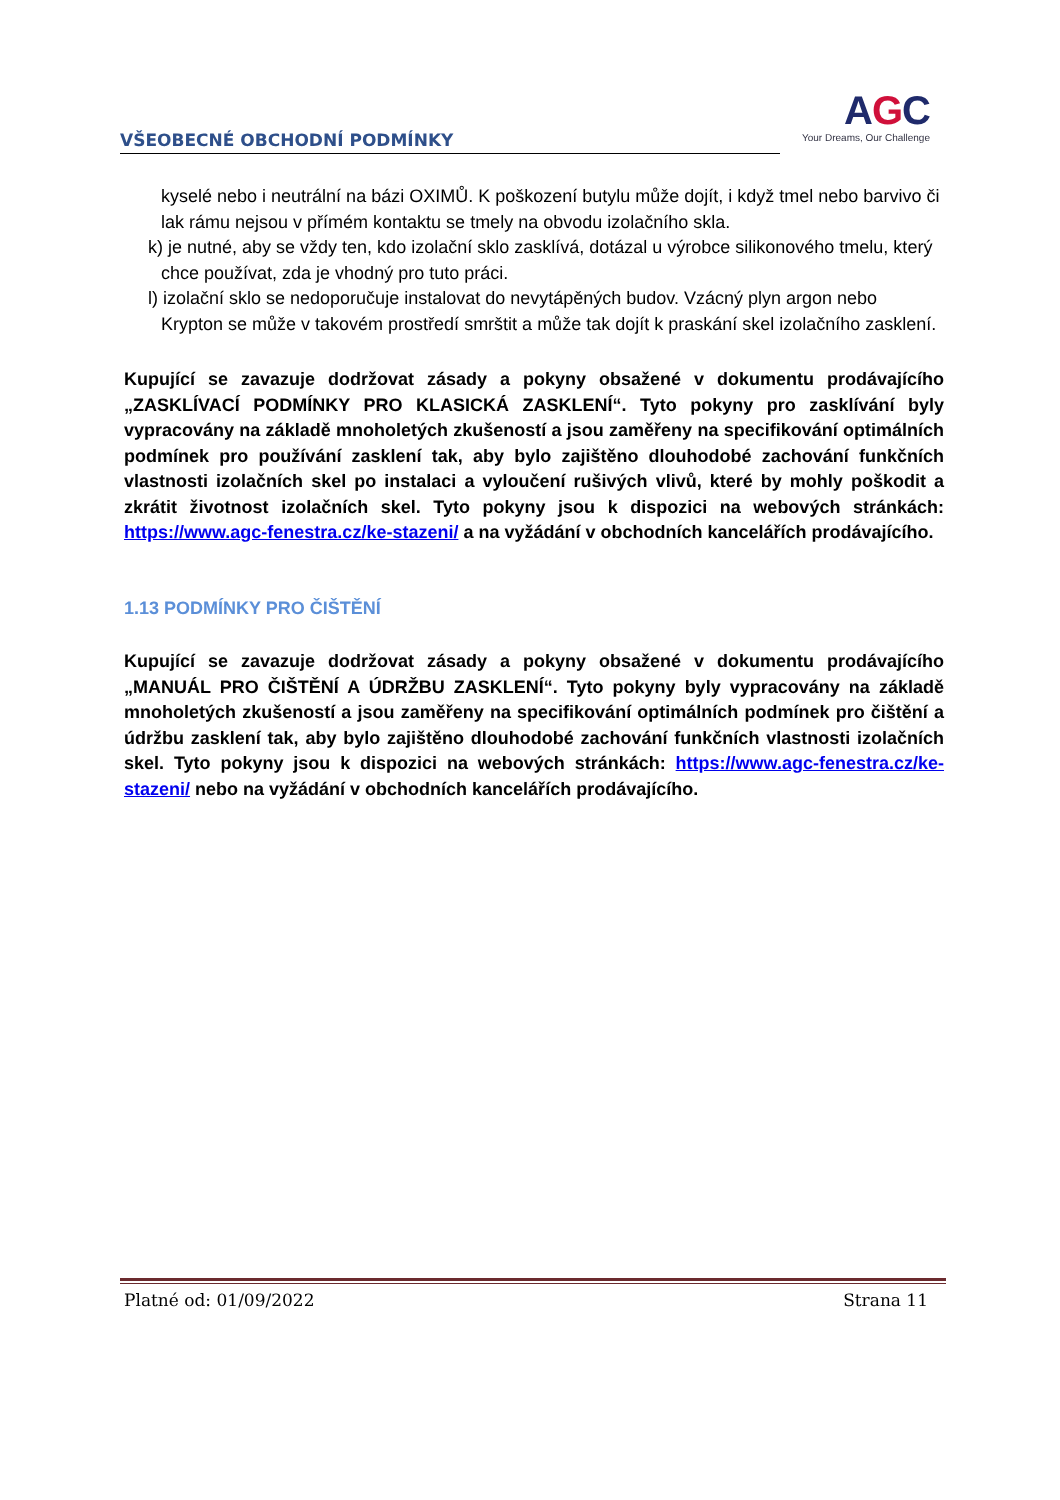VŠEOBECNÉ OBCHODNÍ PODMÍNKY
AGC
Your Dreams, Our Challenge
kyselé nebo i neutrální na bázi OXIMŮ. K poškození butylu může dojít, i když tmel nebo barvivo či lak rámu nejsou v přímém kontaktu se tmely na obvodu izolačního skla.
k) je nutné, aby se vždy ten, kdo izolační sklo zasklívá, dotázal u výrobce silikonového tmelu, který chce používat, zda je vhodný pro tuto práci.
l) izolační sklo se nedoporučuje instalovat do nevytápěných budov. Vzácný plyn argon nebo Krypton se může v takovém prostředí smrštit a může tak dojít k praskání skel izolačního zasklení.
Kupující se zavazuje dodržovat zásady a pokyny obsažené v dokumentu prodávajícího „ZASKLÍVACÍ PODMÍNKY PRO KLASICKÁ ZASKLENÍ“. Tyto pokyny pro zasklívání byly vypracovány na základě mnoholetých zkušeností a jsou zaměřeny na specifikování optimálních podmínek pro používání zasklení tak, aby bylo zajištěno dlouhodobé zachování funkčních vlastnosti izolačních skel po instalaci a vyloučení rušivých vlivů, které by mohly poškodit a zkrátit životnost izolačních skel. Tyto pokyny jsou k dispozici na webových stránkách: https://www.agc-fenestra.cz/ke-stazeni/ a na vyžádání v obchodních kancelářích prodávajícího.
1.13 PODMÍNKY PRO ČIŠTĚNÍ
Kupující se zavazuje dodržovat zásady a pokyny obsažené v dokumentu prodávajícího „MANUÁL PRO ČIŠTĚNÍ A ÚDRŽBU ZASKLENÍ“. Tyto pokyny byly vypracovány na základě mnoholetých zkušeností a jsou zaměřeny na specifikování optimálních podmínek pro čištění a údržbu zasklení tak, aby bylo zajištěno dlouhodobé zachování funkčních vlastnosti izolačních skel. Tyto pokyny jsou k dispozici na webových stránkách: https://www.agc-fenestra.cz/ke-stazeni/ nebo na vyžádání v obchodních kancelářích prodávajícího.
Platné od: 01/09/2022 Strana 11